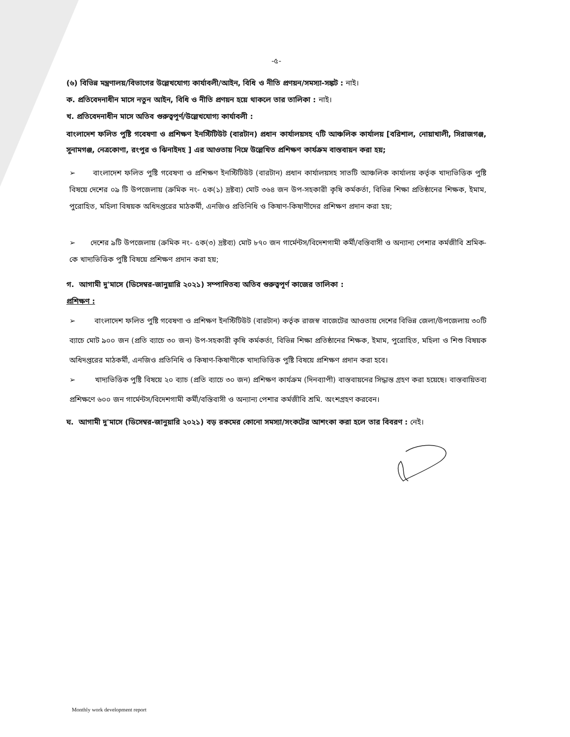-৫-
(৬) বিভিন্ন মন্ত্রণালয়/বিভাগের উল্লেখযোগ্য কার্যাবলী/আইন, বিধি ও নীতি প্রণয়ন/সমস্যা-সঙ্কট : নাই।
ক. প্রতিবেদনাধীন মাসে নতুন আইন, বিধি ও নীতি প্রণয়ন হয়ে থাকলে তার তালিকা : নাই।
খ. প্রতিবেদনাধীন মাসে অতিব গুরুত্বপূর্ণ/উল্লেখযোগ্য কার্যাবলী :
বাংলাদেশ ফলিত পুষ্টি গবেষণা ও প্রশিক্ষণ ইনস্টিটিউট (বারটান) প্রধান কার্যালয়সহ ৭টি আঞ্চলিক কার্যালয় [বরিশাল, নোয়াখালী, সিরাজগঞ্জ, সুনামগঞ্জ, নেত্রকোণা, রংপুর ও ঝিনাইদহ ] এর আওতায় নিম্নে উল্লেখিত প্রশিক্ষণ কার্যক্রম বাস্তবায়ন করা হয়;
➢ বাংলাদেশ ফলিত পুষ্টি গবেষণা ও প্রশিক্ষণ ইনস্টিটিউট (বারটান) প্রধান কার্যালয়সহ সাতটি আঞ্চলিক কার্যালয় কর্তৃক খাদ্যভিত্তিক পুষ্টি বিষয়ে দেশের ০৯ টি উপজেলায় (ক্রমিক নং- ৫ক(১) দ্রষ্টব্য) মোট ৩৬৪ জন উপ-সহকারী কৃষি কর্মকর্তা, বিভিন্ন শিক্ষা প্রতিষ্ঠানের শিক্ষক, ইমাম, পুরোহিত, মহিলা বিষয়ক অধিদপ্তরের মাঠকর্মী, এনজিও প্রতিনিধি ও কিষাণ-কিষাণীদের প্রশিক্ষণ প্রদান করা হয়;
➢ দেশের ৯টি উপজেলায় (ক্রমিক নং- ৫ক(৩) দ্রষ্টব্য) মোট ৮৭০ জন গার্মেন্টস/বিদেশগামী কর্মী/বস্তিবাসী ও অন্যান্য পেশার কর্মজীবি শ্রমিক-কে খাদ্যভিত্তিক পুষ্টি বিষয়ে প্রশিক্ষণ প্রদান করা হয়;
গ. আগামী দু'মাসে (ডিসেম্বর-জানুয়ারি ২০২১) সম্পাদিতব্য অতিব গুরুত্বপূর্ণ কাজের তালিকা :
প্রশিক্ষণ :
➢ বাংলাদেশ ফলিত পুষ্টি গবেষণা ও প্রশিক্ষণ ইনস্টিটিউট (বারটান) কর্তৃক রাজস্ব বাজেটের আওতায় দেশের বিভিন্ন জেলা/উপজেলায় ৩০টি ব্যাচে মোট ৯০০ জন (প্রতি ব্যাচে ৩০ জন) উপ-সহকারী কৃষি কর্মকর্তা, বিভিন্ন শিক্ষা প্রতিষ্ঠানের শিক্ষক, ইমাম, পুরোহিত, মহিলা ও শিশু বিষয়ক অধিদপ্তরের মাঠকর্মী, এনজিও প্রতিনিধি ও কিষাণ-কিষাণীকে খাদ্যভিত্তিক পুষ্টি বিষয়ে প্রশিক্ষণ প্রদান করা হবে।
➢ খাদ্যভিত্তিক পুষ্টি বিষয়ে ২০ ব্যাচ (প্রতি ব্যাচে ৩০ জন) প্রশিক্ষণ কার্যক্রম (দিনব্যাপী) বাস্তবায়নের সিদ্ধান্ত গ্রহণ করা হয়েছে। বাস্তবায়িতব্য প্রশিক্ষণে ৬০০ জন গার্মেন্টস/বিদেশগামী কর্মী/বস্তিবাসী ও অন্যান্য পেশার কর্মজীবি শ্রমি. অংশগ্রহণ করবেন।
ঘ. আগামী দু'মাসে (ডিসেম্বর-জানুয়ারি ২০২১) বড় রকমের কোনো সমস্যা/সংকটের আশংকা করা হলে তার বিবরণ : নেই।
Monthly work development report